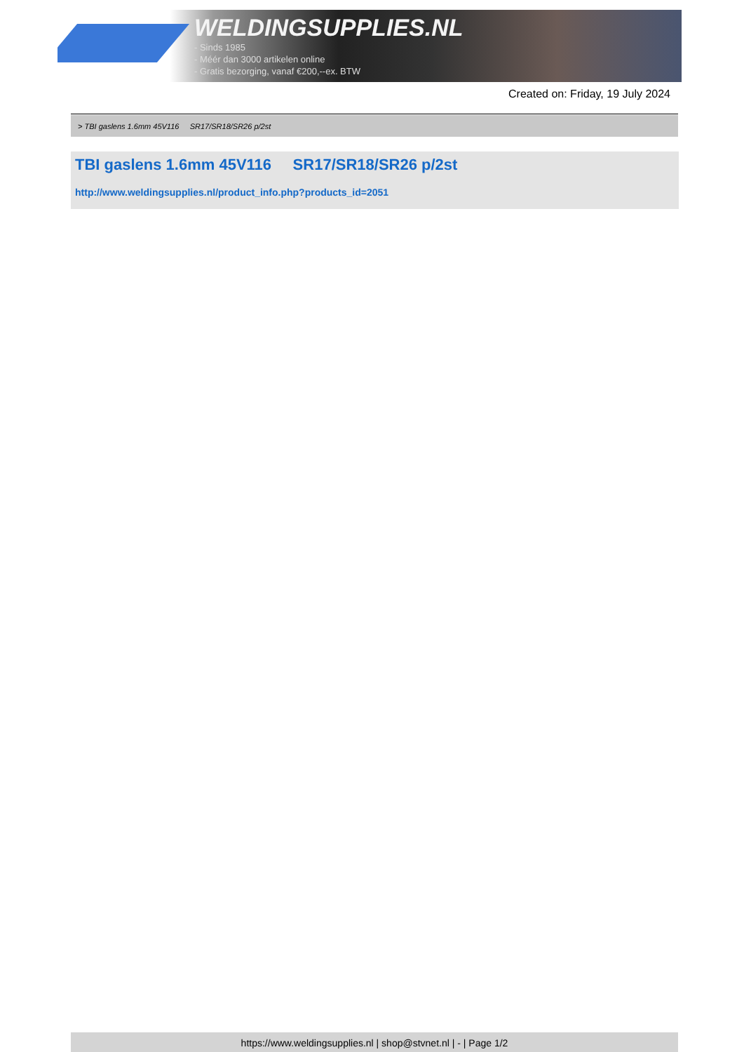WELDINGSUPPLIES.NL
- Sinds 1985
- Méér dan 3000 artikelen online
- Gratis bezorging, vanaf €200,--ex. BTW
Created on: Friday, 19 July 2024
> TBI gaslens 1.6mm 45V116 SR17/SR18/SR26 p/2st
TBI gaslens 1.6mm 45V116 SR17/SR18/SR26 p/2st
http://www.weldingsupplies.nl/product_info.php?products_id=2051
https://www.weldingsupplies.nl | shop@stvnet.nl | - | Page 1/2